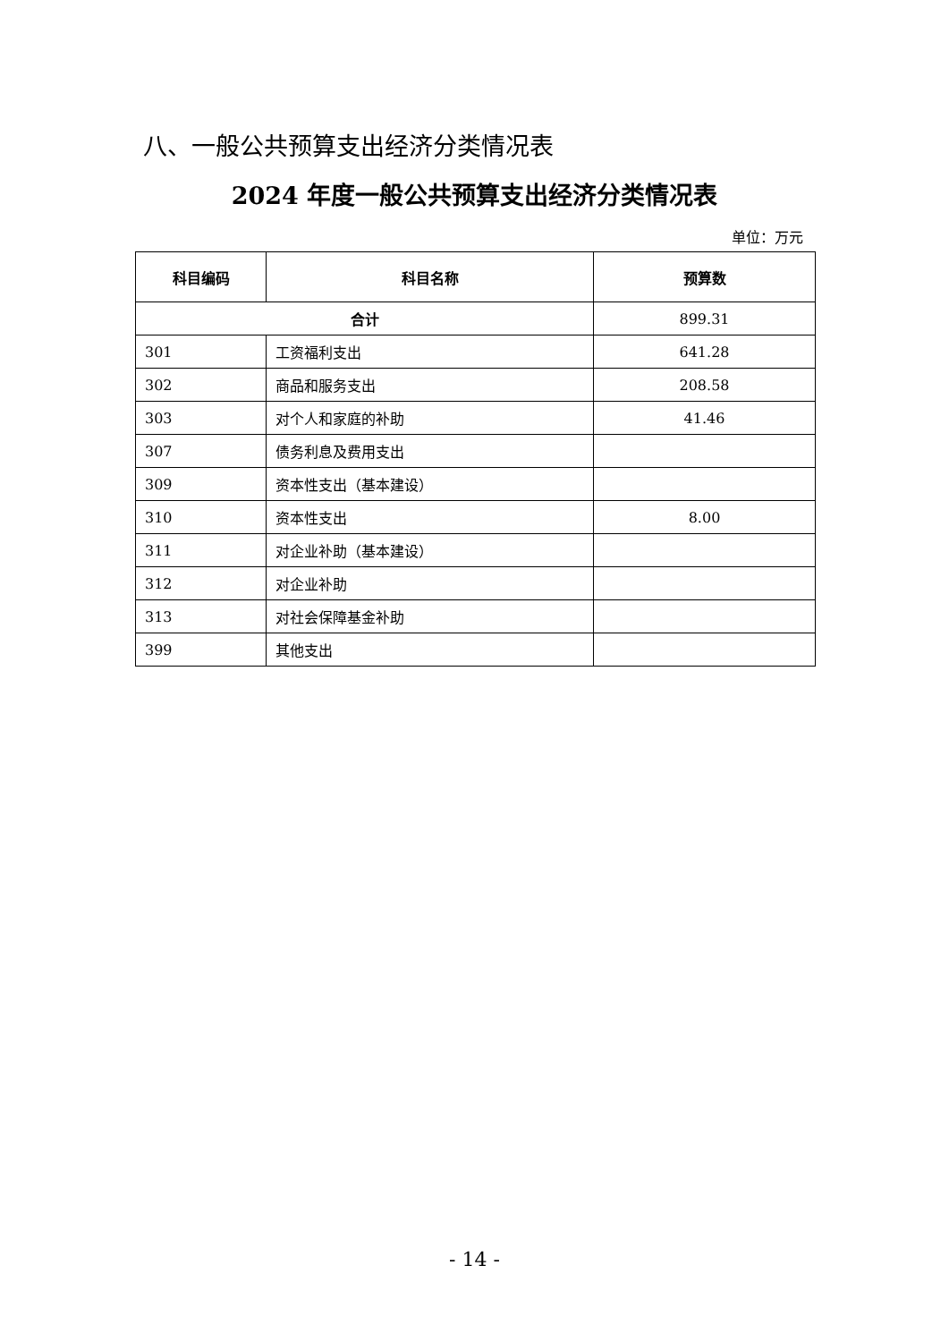八、一般公共预算支出经济分类情况表
2024 年度一般公共预算支出经济分类情况表
单位：万元
| 科目编码 | 科目名称 | 预算数 |
| --- | --- | --- |
| 合计 | | 899.31 |
| 301 | 工资福利支出 | 641.28 |
| 302 | 商品和服务支出 | 208.58 |
| 303 | 对个人和家庭的补助 | 41.46 |
| 307 | 债务利息及费用支出 | |
| 309 | 资本性支出（基本建设） | |
| 310 | 资本性支出 | 8.00 |
| 311 | 对企业补助（基本建设） | |
| 312 | 对企业补助 | |
| 313 | 对社会保障基金补助 | |
| 399 | 其他支出 | |
- 14 -